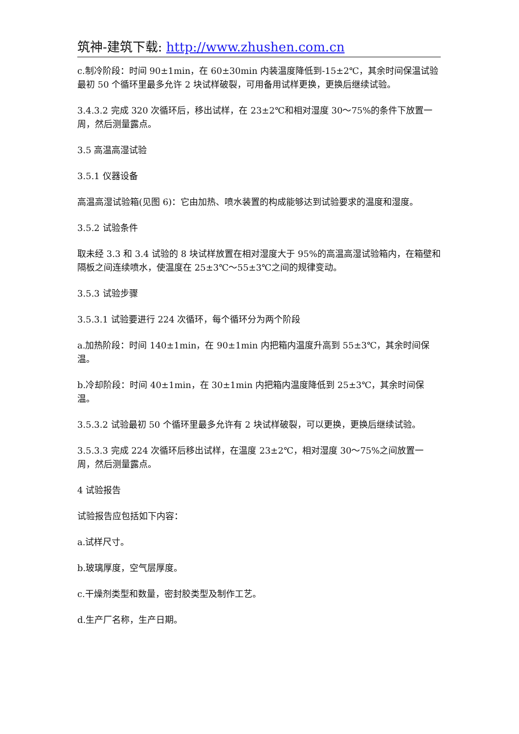筑神-建筑下载: http://www.zhushen.com.cn
c.制冷阶段：时间 90±1min，在 60±30min 内装温度降低到-15±2℃，其余时间保温试验最初 50 个循环里最多允许 2 块试样破裂，可用备用试样更换，更换后继续试验。
3.4.3.2 完成 320 次循环后，移出试样，在 23±2℃和相对湿度 30～75%的条件下放置一周，然后测量露点。
3.5 高温高湿试验
3.5.1 仪器设备
高温高湿试验箱(见图 6)：它由加热、喷水装置的构成能够达到试验要求的温度和湿度。
3.5.2 试验条件
取未经 3.3 和 3.4 试验的 8 块试样放置在相对湿度大于 95%的高温高湿试验箱内，在箱壁和隔板之间连续喷水，使温度在 25±3℃～55±3℃之间的规律变动。
3.5.3 试验步骤
3.5.3.1 试验要进行 224 次循环，每个循环分为两个阶段
a.加热阶段：时间 140±1min，在 90±1min 内把箱内温度升高到 55±3℃，其余时间保温。
b.冷却阶段：时间 40±1min，在 30±1min 内把箱内温度降低到 25±3℃，其余时间保温。
3.5.3.2 试验最初 50 个循环里最多允许有 2 块试样破裂，可以更换，更换后继续试验。
3.5.3.3 完成 224 次循环后移出试样，在温度 23±2℃，相对湿度 30～75%之间放置一周，然后测量露点。
4 试验报告
试验报告应包括如下内容：
a.试样尺寸。
b.玻璃厚度，空气层厚度。
c.干燥剂类型和数量，密封胶类型及制作工艺。
d.生产厂名称，生产日期。